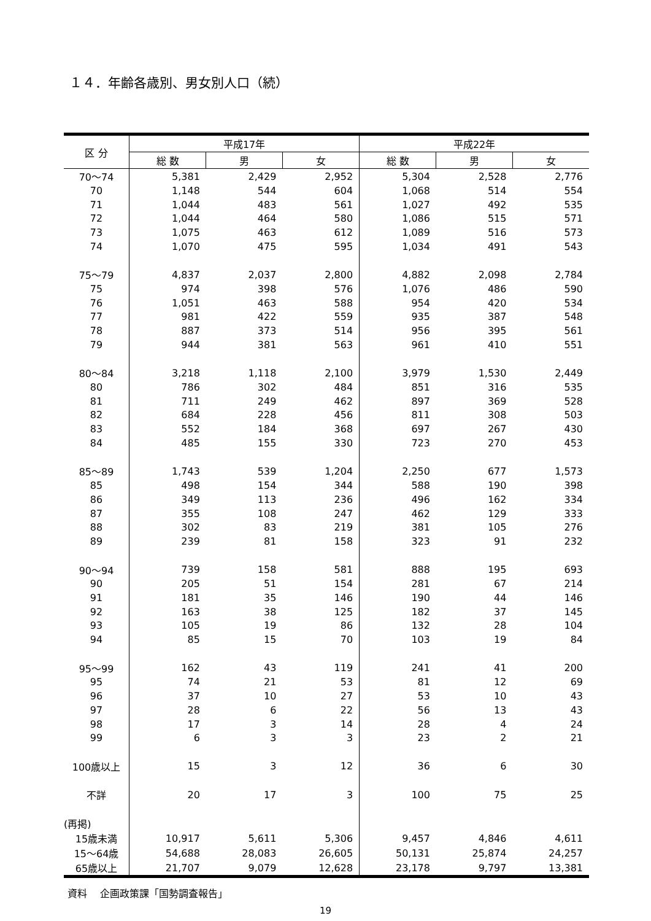１４．年齢各歳別、男女別人口（続）
| 区 分 | 平成17年 | | | 平成22年 | | |
| --- | --- | --- | --- | --- | --- | --- |
| | 総 数 | 男 | 女 | 総 数 | 男 | 女 |
| 70～74 | 5,381 | 2,429 | 2,952 | 5,304 | 2,528 | 2,776 |
| 70 | 1,148 | 544 | 604 | 1,068 | 514 | 554 |
| 71 | 1,044 | 483 | 561 | 1,027 | 492 | 535 |
| 72 | 1,044 | 464 | 580 | 1,086 | 515 | 571 |
| 73 | 1,075 | 463 | 612 | 1,089 | 516 | 573 |
| 74 | 1,070 | 475 | 595 | 1,034 | 491 | 543 |
| 75～79 | 4,837 | 2,037 | 2,800 | 4,882 | 2,098 | 2,784 |
| 75 | 974 | 398 | 576 | 1,076 | 486 | 590 |
| 76 | 1,051 | 463 | 588 | 954 | 420 | 534 |
| 77 | 981 | 422 | 559 | 935 | 387 | 548 |
| 78 | 887 | 373 | 514 | 956 | 395 | 561 |
| 79 | 944 | 381 | 563 | 961 | 410 | 551 |
| 80～84 | 3,218 | 1,118 | 2,100 | 3,979 | 1,530 | 2,449 |
| 80 | 786 | 302 | 484 | 851 | 316 | 535 |
| 81 | 711 | 249 | 462 | 897 | 369 | 528 |
| 82 | 684 | 228 | 456 | 811 | 308 | 503 |
| 83 | 552 | 184 | 368 | 697 | 267 | 430 |
| 84 | 485 | 155 | 330 | 723 | 270 | 453 |
| 85～89 | 1,743 | 539 | 1,204 | 2,250 | 677 | 1,573 |
| 85 | 498 | 154 | 344 | 588 | 190 | 398 |
| 86 | 349 | 113 | 236 | 496 | 162 | 334 |
| 87 | 355 | 108 | 247 | 462 | 129 | 333 |
| 88 | 302 | 83 | 219 | 381 | 105 | 276 |
| 89 | 239 | 81 | 158 | 323 | 91 | 232 |
| 90～94 | 739 | 158 | 581 | 888 | 195 | 693 |
| 90 | 205 | 51 | 154 | 281 | 67 | 214 |
| 91 | 181 | 35 | 146 | 190 | 44 | 146 |
| 92 | 163 | 38 | 125 | 182 | 37 | 145 |
| 93 | 105 | 19 | 86 | 132 | 28 | 104 |
| 94 | 85 | 15 | 70 | 103 | 19 | 84 |
| 95～99 | 162 | 43 | 119 | 241 | 41 | 200 |
| 95 | 74 | 21 | 53 | 81 | 12 | 69 |
| 96 | 37 | 10 | 27 | 53 | 10 | 43 |
| 97 | 28 | 6 | 22 | 56 | 13 | 43 |
| 98 | 17 | 3 | 14 | 28 | 4 | 24 |
| 99 | 6 | 3 | 3 | 23 | 2 | 21 |
| 100歳以上 | 15 | 3 | 12 | 36 | 6 | 30 |
| 不詳 | 20 | 17 | 3 | 100 | 75 | 25 |
| (再掲) | | | | | | |
| 15歳未満 | 10,917 | 5,611 | 5,306 | 9,457 | 4,846 | 4,611 |
| 15～64歳 | 54,688 | 28,083 | 26,605 | 50,131 | 25,874 | 24,257 |
| 65歳以上 | 21,707 | 9,079 | 12,628 | 23,178 | 9,797 | 13,381 |
資料　 企画政策課「国勢調査報告」
19